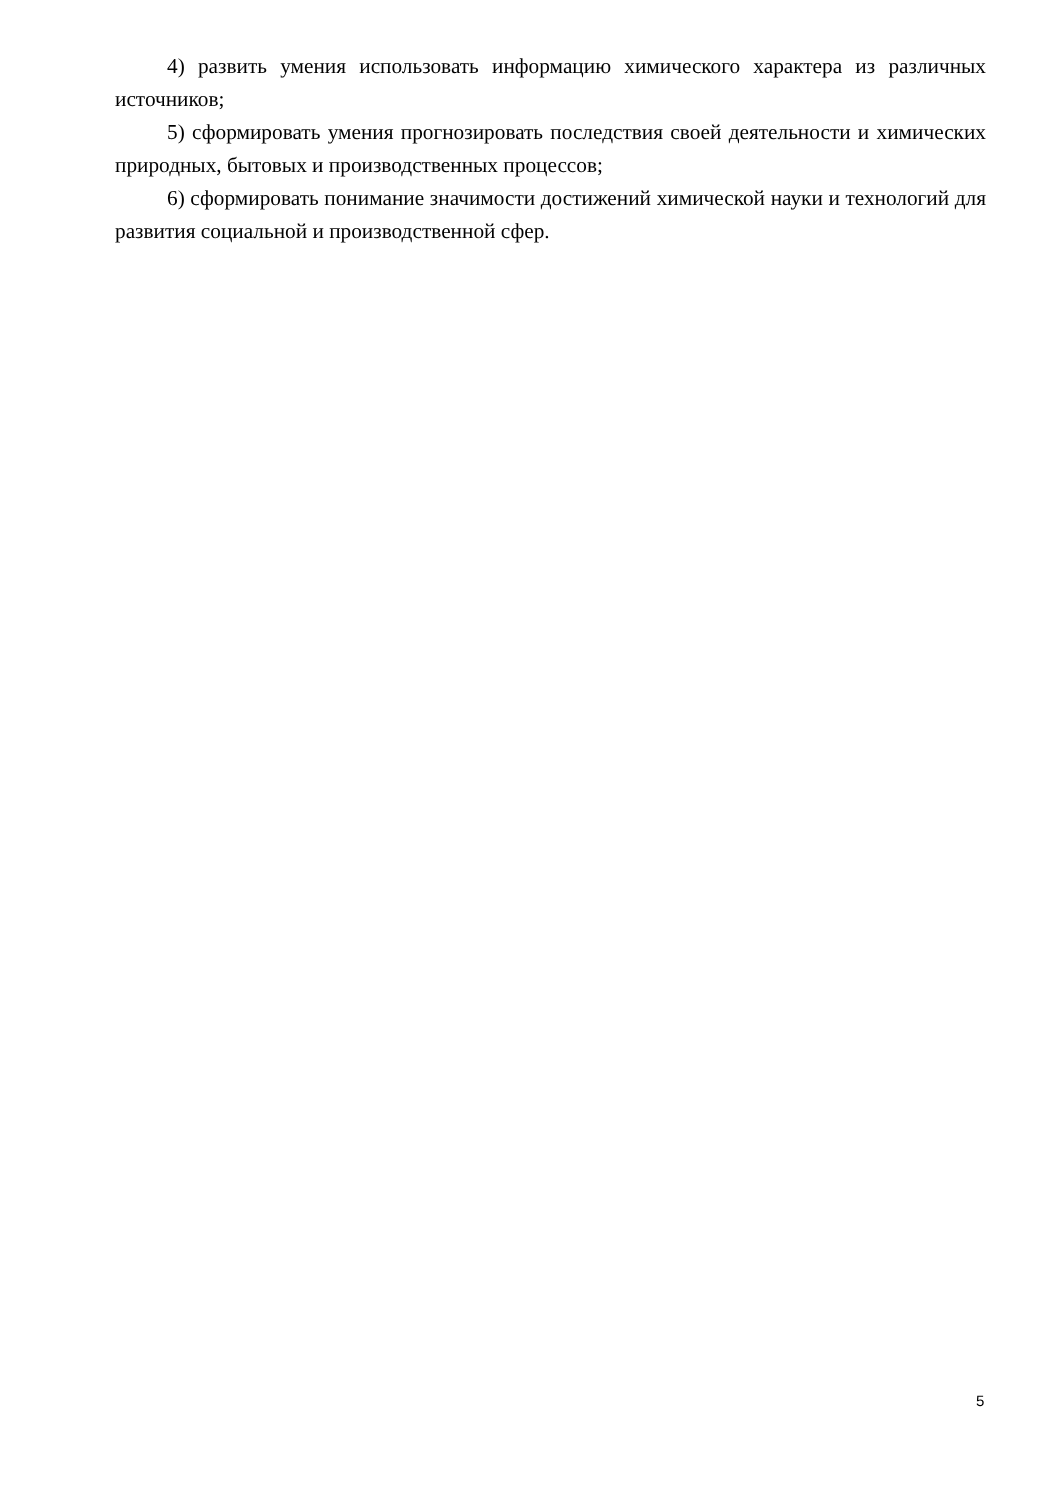4) развить умения использовать информацию химического характера из различных источников;
5) сформировать умения прогнозировать последствия своей деятельности и химических природных, бытовых и производственных процессов;
6) сформировать понимание значимости достижений химической науки и технологий для развития социальной и производственной сфер.
5